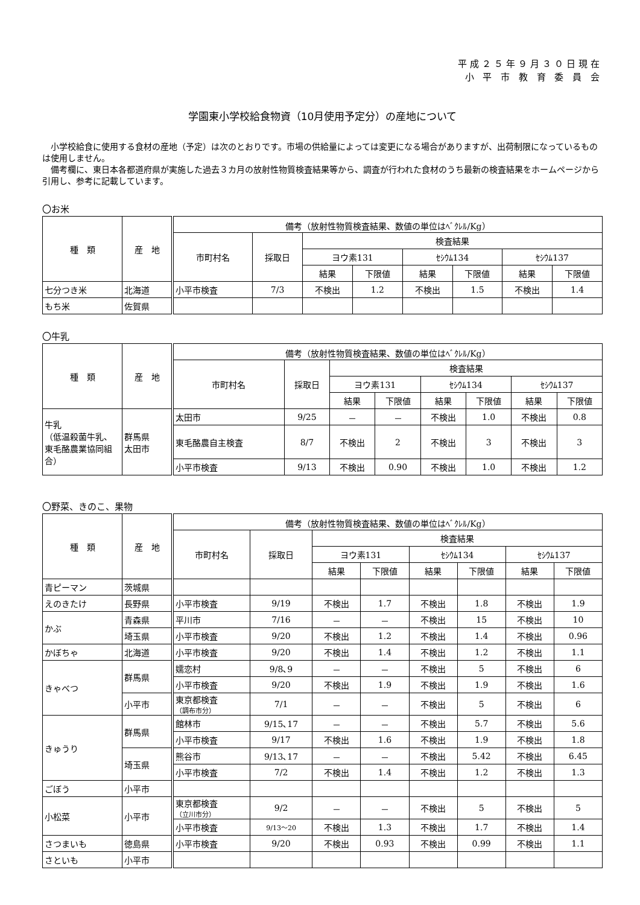平成２５年９月３０日現在
小 平 市 教 育 委 員 会
学園東小学校給食物資（10月使用予定分）の産地について
　小学校給食に使用する食材の産地（予定）は次のとおりです。市場の供給量によっては変更になる場合がありますが、出荷制限になっているものは使用しません。
　備考欄に、東日本各都道府県が実施した過去３カ月の放射性物質検査結果等から、調査が行われた食材のうち最新の検査結果をホームページから引用し、参考に記載しています。
〇お米
| 種 類 | 産 地 | 備考（放射性物質検査結果、数値の単位はﾍﾞｸﾚﾙ/Kg） | | | | | | | |
| --- | --- | --- | --- | --- | --- | --- | --- | --- | --- |
| | | 市町村名 | 採取日 | 検査結果 | | | | | |
| | | | | ヨウ素131 | | ｾｼｳﾑ134 | | ｾｼｳﾑ137 | |
| | | | | 結果 | 下限値 | 結果 | 下限値 | 結果 | 下限値 |
| 七分つき米 | 北海道 | 小平市検査 | 7/3 | 不検出 | 1.2 | 不検出 | 1.5 | 不検出 | 1.4 |
| もち米 | 佐賀県 | | | | | | | | |
〇牛乳
| 種 類 | 産 地 | 備考（放射性物質検査結果、数値の単位はﾍﾞｸﾚﾙ/Kg） | | | | | | | |
| --- | --- | --- | --- | --- | --- | --- | --- | --- | --- |
| | | 市町村名 | 採取日 | 検査結果 | | | | | |
| | | | | ヨウ素131 | | ｾｼｳﾑ134 | | ｾｼｳﾑ137 | |
| | | | | 結果 | 下限値 | 結果 | 下限値 | 結果 | 下限値 |
| 牛乳 （低温殺菌牛乳、東毛酪農業協同組合） | 群馬県 太田市 | 太田市 | 9/25 | － | － | 不検出 | 1.0 | 不検出 | 0.8 |
| | | 東毛酪農自主検査 | 8/7 | 不検出 | 2 | 不検出 | 3 | 不検出 | 3 |
| | | 小平市検査 | 9/13 | 不検出 | 0.90 | 不検出 | 1.0 | 不検出 | 1.2 |
〇野菜、きのこ、果物
| 種 類 | 産 地 | 備考（放射性物質検査結果、数値の単位はﾍﾞｸﾚﾙ/Kg） | | | | | | | |
| --- | --- | --- | --- | --- | --- | --- | --- | --- | --- |
| | | 市町村名 | 採取日 | 検査結果 | | | | | |
| | | | | ヨウ素131 | | ｾｼｳﾑ134 | | ｾｼｳﾑ137 | |
| | | | | 結果 | 下限値 | 結果 | 下限値 | 結果 | 下限値 |
| 青ピーマン | 茨城県 | | | | | | | | |
| えのきたけ | 長野県 | 小平市検査 | 9/19 | 不検出 | 1.7 | 不検出 | 1.8 | 不検出 | 1.9 |
| かぶ | 青森県 | 平川市 | 7/16 | － | － | 不検出 | 15 | 不検出 | 10 |
| | 埼玉県 | 小平市検査 | 9/20 | 不検出 | 1.2 | 不検出 | 1.4 | 不検出 | 0.96 |
| かぼちゃ | 北海道 | 小平市検査 | 9/20 | 不検出 | 1.4 | 不検出 | 1.2 | 不検出 | 1.1 |
| きゃべつ | 群馬県 | 嬬恋村 | 9/8､9 | － | － | 不検出 | 5 | 不検出 | 6 |
| | | 小平市検査 | 9/20 | 不検出 | 1.9 | 不検出 | 1.9 | 不検出 | 1.6 |
| | 小平市 | 東京都検査 （調布市分） | 7/1 | － | － | 不検出 | 5 | 不検出 | 6 |
| きゅうり | 群馬県 | 館林市 | 9/15､17 | － | － | 不検出 | 5.7 | 不検出 | 5.6 |
| | | 小平市検査 | 9/17 | 不検出 | 1.6 | 不検出 | 1.9 | 不検出 | 1.8 |
| | 埼玉県 | 熊谷市 | 9/13､17 | － | － | 不検出 | 5.42 | 不検出 | 6.45 |
| | | 小平市検査 | 7/2 | 不検出 | 1.4 | 不検出 | 1.2 | 不検出 | 1.3 |
| ごぼう | 小平市 | | | | | | | | |
| 小松菜 | 小平市 | 東京都検査 （立川市分） | 9/2 | － | － | 不検出 | 5 | 不検出 | 5 |
| | | 小平市検査 | 9/13～20 | 不検出 | 1.3 | 不検出 | 1.7 | 不検出 | 1.4 |
| さつまいも | 徳島県 | 小平市検査 | 9/20 | 不検出 | 0.93 | 不検出 | 0.99 | 不検出 | 1.1 |
| さといも | 小平市 | | | | | | | | |